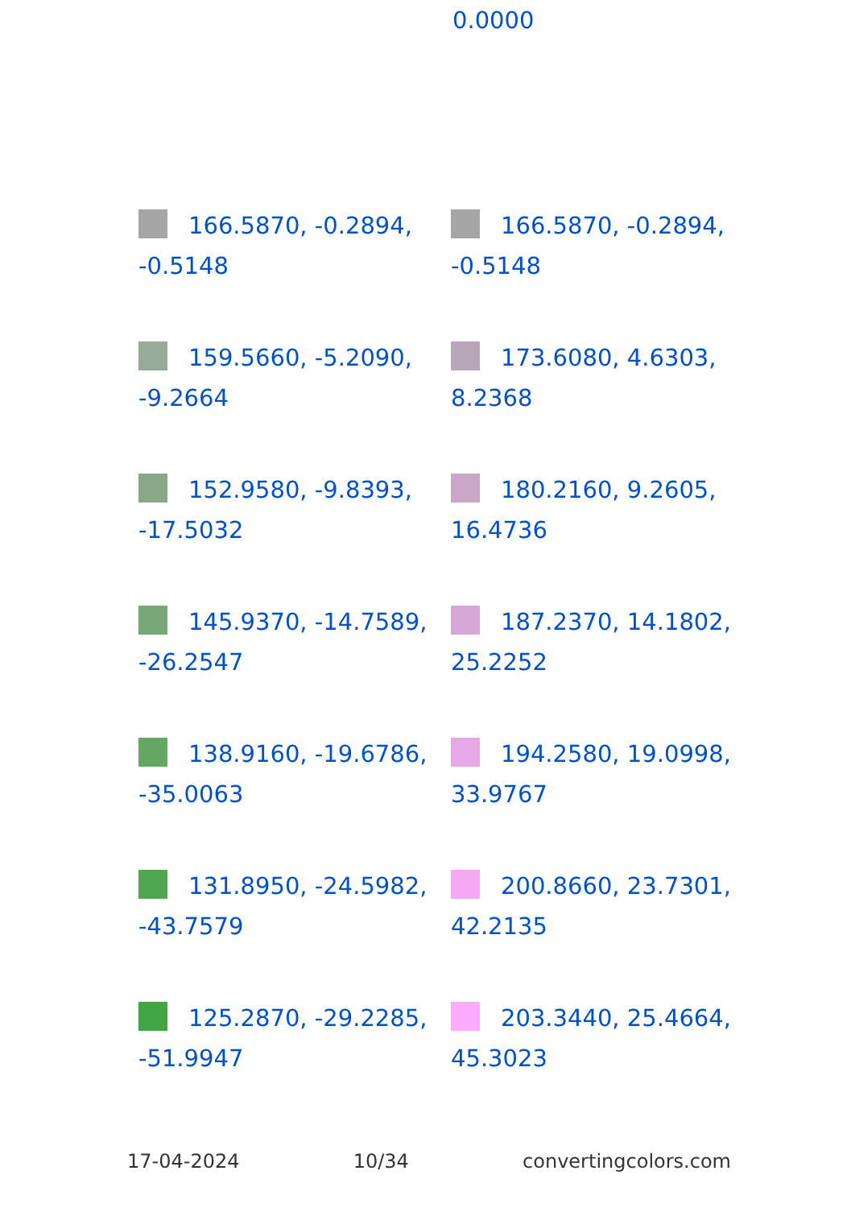0.0000
| 166.5870, -0.2894, -0.5148 | 166.5870, -0.2894, -0.5148 |
| 159.5660, -5.2090, -9.2664 | 173.6080, 4.6303, 8.2368 |
| 152.9580, -9.8393, -17.5032 | 180.2160, 9.2605, 16.4736 |
| 145.9370, -14.7589, -26.2547 | 187.2370, 14.1802, 25.2252 |
| 138.9160, -19.6786, -35.0063 | 194.2580, 19.0998, 33.9767 |
| 131.8950, -24.5982, -43.7579 | 200.8660, 23.7301, 42.2135 |
| 125.2870, -29.2285, -51.9947 | 203.3440, 25.4664, 45.3023 |
17-04-2024 10/34 convertingcolors.com